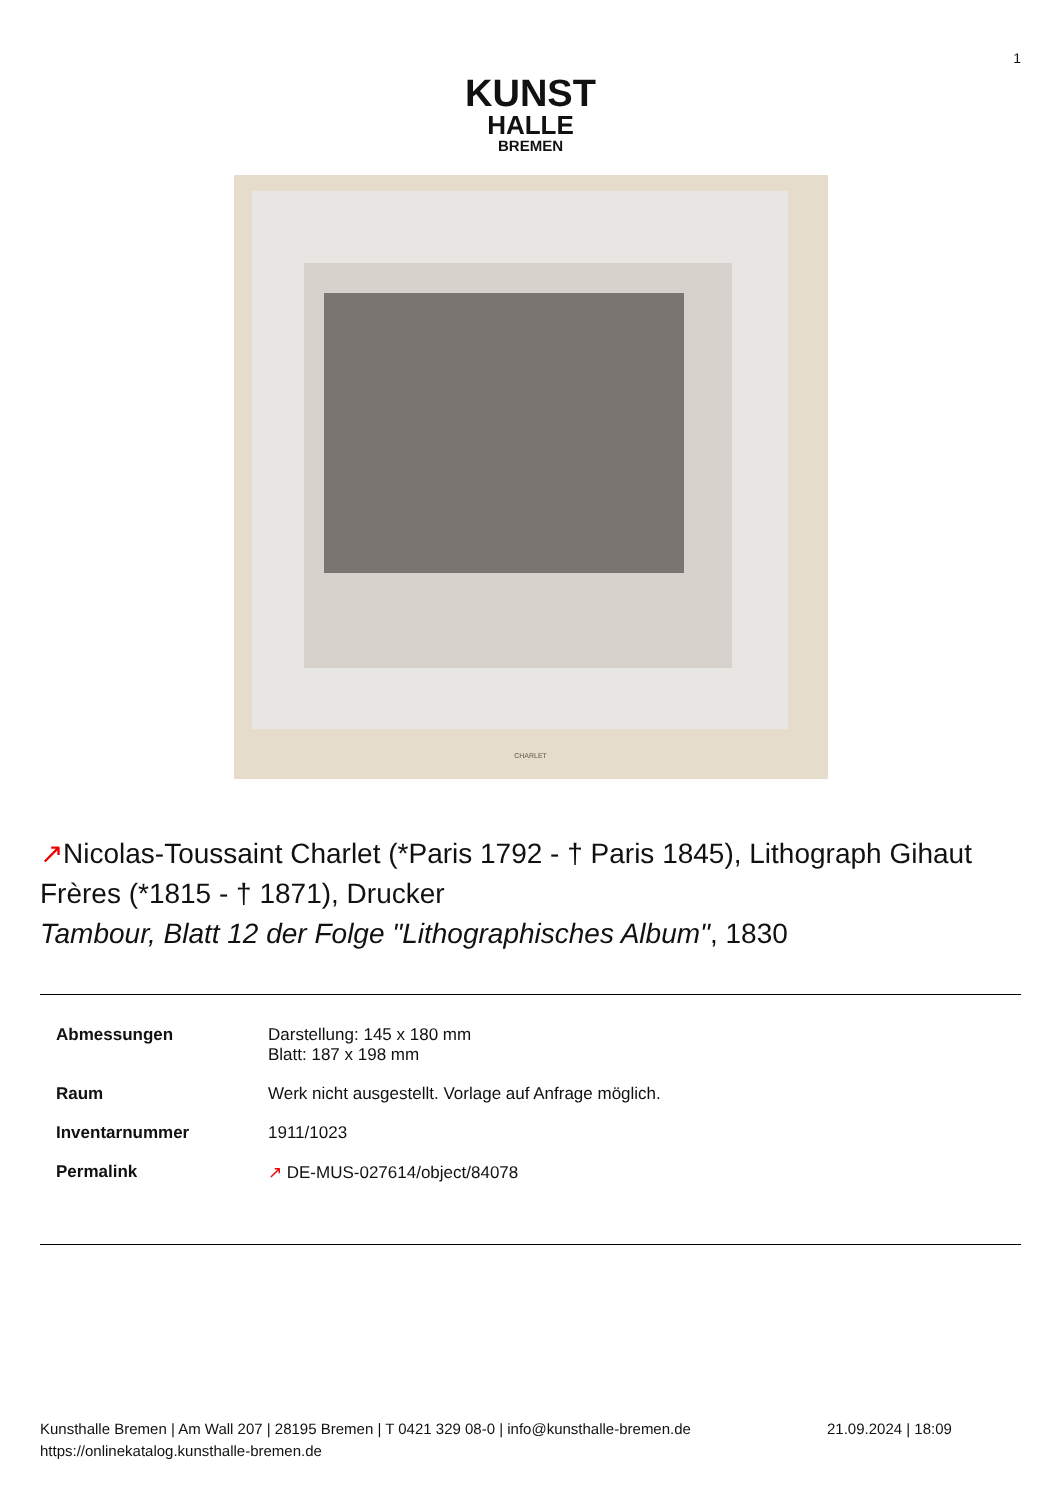1
KUNST
HALLE
BREMEN
CHARLET
↗Nicolas-Toussaint Charlet (*Paris 1792 - † Paris 1845), Lithograph Gihaut Frères (*1815 - † 1871), Drucker
Tambour, Blatt 12 der Folge "Lithographisches Album", 1830
| Abmessungen | Darstellung: 145 x 180 mm Blatt: 187 x 198 mm |
| Raum | Werk nicht ausgestellt. Vorlage auf Anfrage möglich. |
| Inventarnummer | 1911/1023 |
| Permalink | ↗ DE-MUS-027614/object/84078 |
Kunsthalle Bremen | Am Wall 207 | 28195 Bremen | T 0421 329 08-0 | info@kunsthalle-bremen.de
https://onlinekatalog.kunsthalle-bremen.de
21.09.2024 | 18:09